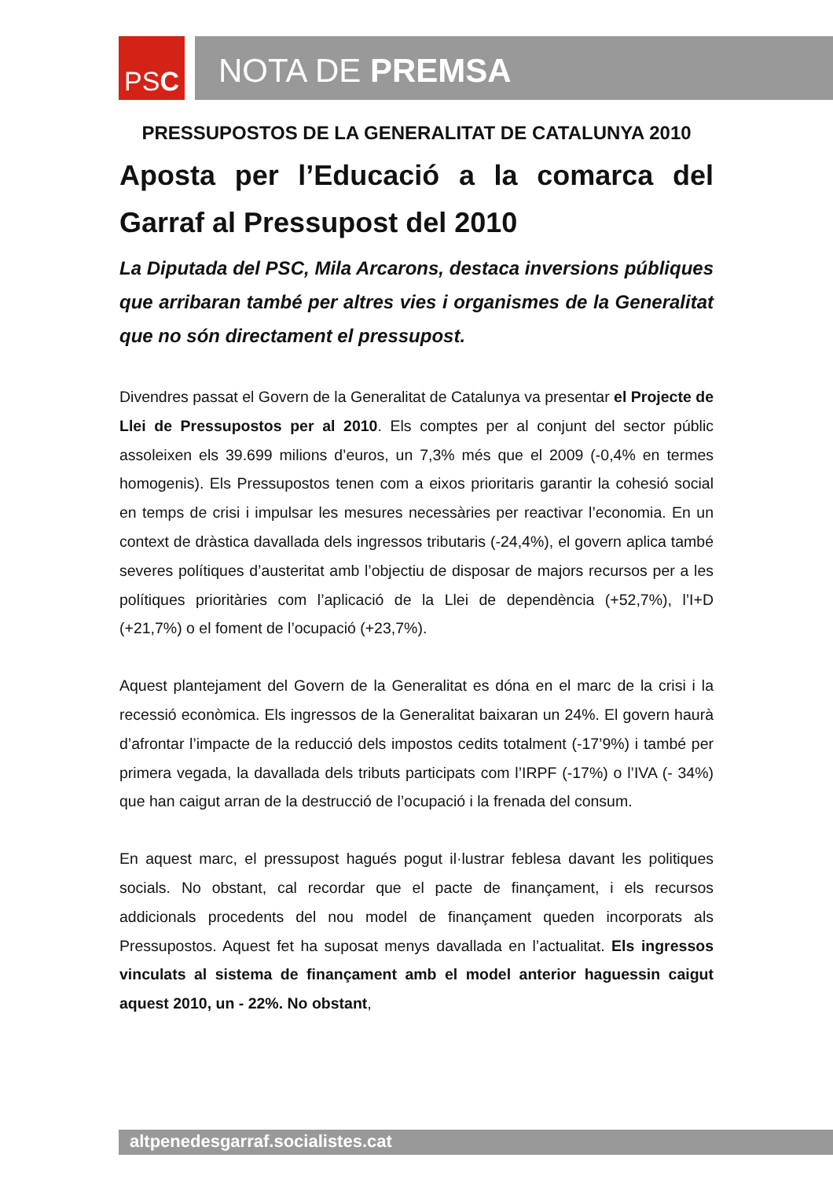PS C
NOTA DE PREMSA
PRESSUPOSTOS DE LA GENERALITAT DE CATALUNYA 2010
Aposta per l’Educació a la comarca del Garraf al Pressupost del 2010
La Diputada del PSC, Mila Arcarons, destaca inversions públiques que arribaran també per altres vies i organismes de la Generalitat que no són directament el pressupost.
Divendres passat el Govern de la Generalitat de Catalunya va presentar el Projecte de Llei de Pressupostos per al 2010. Els comptes per al conjunt del sector públic assoleixen els 39.699 milions d’euros, un 7,3% més que el 2009 (-0,4% en termes homogenis). Els Pressupostos tenen com a eixos prioritaris garantir la cohesió social en temps de crisi i impulsar les mesures necessàries per reactivar l’economia. En un context de dràstica davallada dels ingressos tributaris (-24,4%), el govern aplica també severes polítiques d’austeritat amb l’objectiu de disposar de majors recursos per a les polítiques prioritàries com l’aplicació de la Llei de dependència (+52,7%), l’I+D (+21,7%) o el foment de l’ocupació (+23,7%).
Aquest plantejament del Govern de la Generalitat es dóna en el marc de la crisi i la recessió econòmica. Els ingressos de la Generalitat baixaran un 24%. El govern haurà d’afrontar l’impacte de la reducció dels impostos cedits totalment (-17’9%) i també per primera vegada, la davallada dels tributs participats com l’IRPF (-17%) o l’IVA (- 34%) que han caigut arran de la destrucció de l’ocupació i la frenada del consum.
En aquest marc, el pressupost hagués pogut il·lustrar feblesa davant les politiques socials. No obstant, cal recordar que el pacte de finançament, i els recursos addicionals procedents del nou model de finançament queden incorporats als Pressupostos. Aquest fet ha suposat menys davallada en l’actualitat. Els ingressos vinculats al sistema de finançament amb el model anterior haguessin caigut aquest 2010, un - 22%. No obstant,
altpenedesgarraf.socialistes.cat